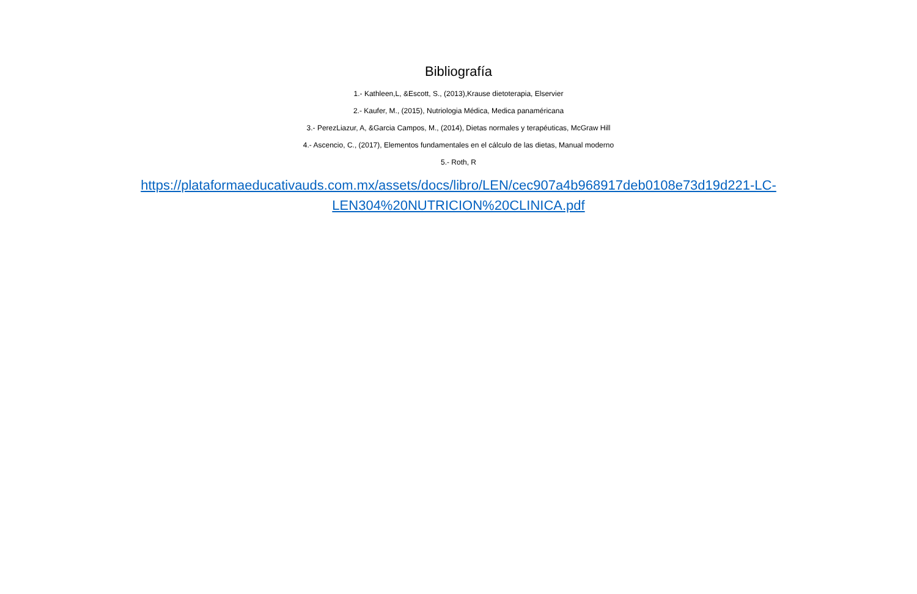Bibliografía
1.- Kathleen,L, &Escott, S., (2013),Krause dietoterapia, Elservier
2.- Kaufer, M., (2015), Nutriologia Médica, Medica panaméricana
3.- PerezLiazur, A, &Garcia Campos, M., (2014), Dietas normales y terapéuticas, McGraw Hill
4.- Ascencio, C., (2017), Elementos fundamentales en el cálculo de las dietas, Manual moderno
5.- Roth, R
https://plataformaeducativauds.com.mx/assets/docs/libro/LEN/cec907a4b968917deb0108e73d19d221-LC-
LEN304%20NUTRICION%20CLINICA.pdf